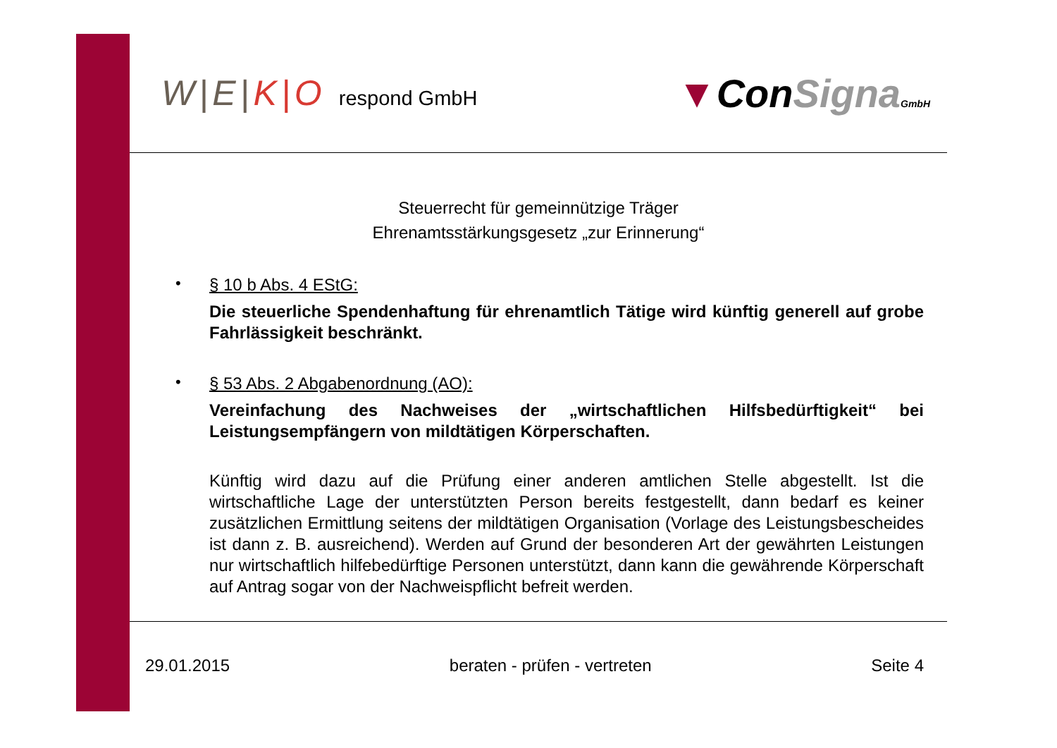W|E|K|O respond GmbH
▼ConSigna GmbH
Steuerrecht für gemeinnützige Träger
Ehrenamtsstärkungsgesetz „zur Erinnerung“
•
§ 10 b Abs. 4 EStG:
Die steuerliche Spendenhaftung für ehrenamtlich Tätige wird künftig generell auf grobe Fahrlässigkeit beschränkt.
•
§ 53 Abs. 2 Abgabenordnung (AO):
Vereinfachung des Nachweises der „wirtschaftlichen Hilfsbedürftigkeit“ bei Leistungsempfängern von mildtätigen Körperschaften.
Künftig wird dazu auf die Prüfung einer anderen amtlichen Stelle abgestellt. Ist die wirtschaftliche Lage der unterstützten Person bereits festgestellt, dann bedarf es keiner zusätzlichen Ermittlung seitens der mildtätigen Organisation (Vorlage des Leistungsbescheides ist dann z. B. ausreichend). Werden auf Grund der besonderen Art der gewährten Leistungen nur wirtschaftlich hilfebedürftige Personen unterstützt, dann kann die gewährende Körperschaft auf Antrag sogar von der Nachweispflicht befreit werden.
29.01.2015 beraten - prüfen - vertreten Seite 4